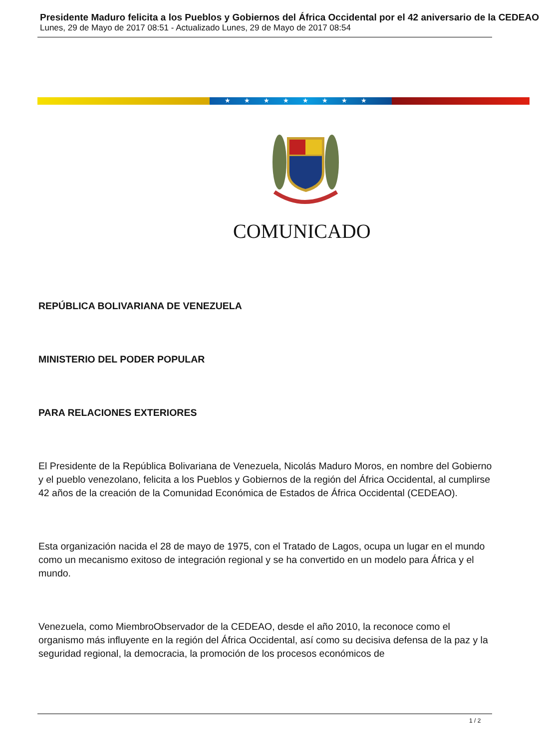Presidente Maduro felicita a los Pueblos y Gobiernos del África Occidental por el 42 aniversario de la CEDEAO
Lunes, 29 de Mayo de 2017 08:51 - Actualizado Lunes, 29 de Mayo de 2017 08:54
★★★★★★★★
COMUNICADO
REPÚBLICA BOLIVARIANA DE VENEZUELA
MINISTERIO DEL PODER POPULAR
PARA RELACIONES EXTERIORES
El Presidente de la República Bolivariana de Venezuela, Nicolás Maduro Moros, en nombre del Gobierno y el pueblo venezolano, felicita a los Pueblos y Gobiernos de la región del África Occidental, al cumplirse 42 años de la creación de la Comunidad Económica de Estados de África Occidental (CEDEAO).
Esta organización nacida el 28 de mayo de 1975, con el Tratado de Lagos, ocupa un lugar en el mundo como un mecanismo exitoso de integración regional y se ha convertido en un modelo para África y el mundo.
Venezuela, como MiembroObservador de la CEDEAO, desde el año 2010, la reconoce como el organismo más influyente en la región del África Occidental, así como su decisiva defensa de la paz y la seguridad regional, la democracia, la promoción de los procesos económicos de
1 / 2